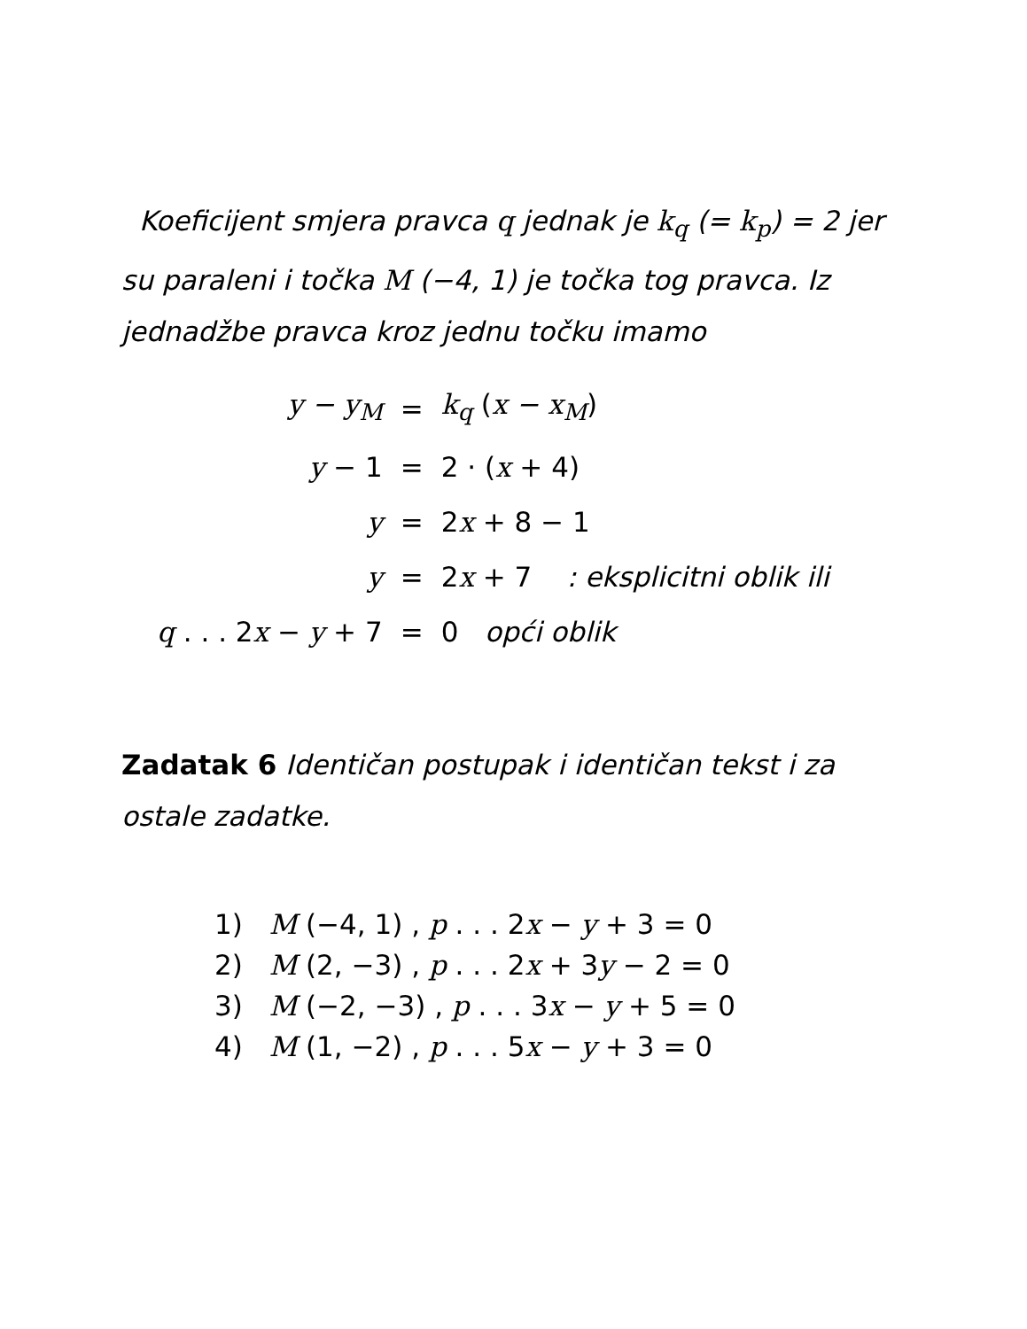Koeficijent smjera pravca q jednak je k<sub>q</sub> (= k<sub>p</sub>) = 2 jer su paraleni i točka M (−4, 1) je točka tog pravca. Iz jednadžbe pravca kroz jednu točku imamo
| y − y<sub>M</sub> | = | k<sub>q</sub> ( x − x<sub>M</sub> ) |
| y − 1 | = | 2 · ( x + 4) |
| y | = | 2 x + 8 − 1 |
| y | = | 2 x + 7 : eksplicitni oblik ili |
| q . . . 2 x − y + 7 | = | 0 opći oblik |
Zadatak 6 Identičan postupak i identičan tekst i za ostale zadatke.
1) M (−4, 1) , p . . . 2x − y + 3 = 0
2) M (2, −3) , p . . . 2x + 3y − 2 = 0
3) M (−2, −3) , p . . . 3x − y + 5 = 0
4) M (1, −2) , p . . . 5x − y + 3 = 0